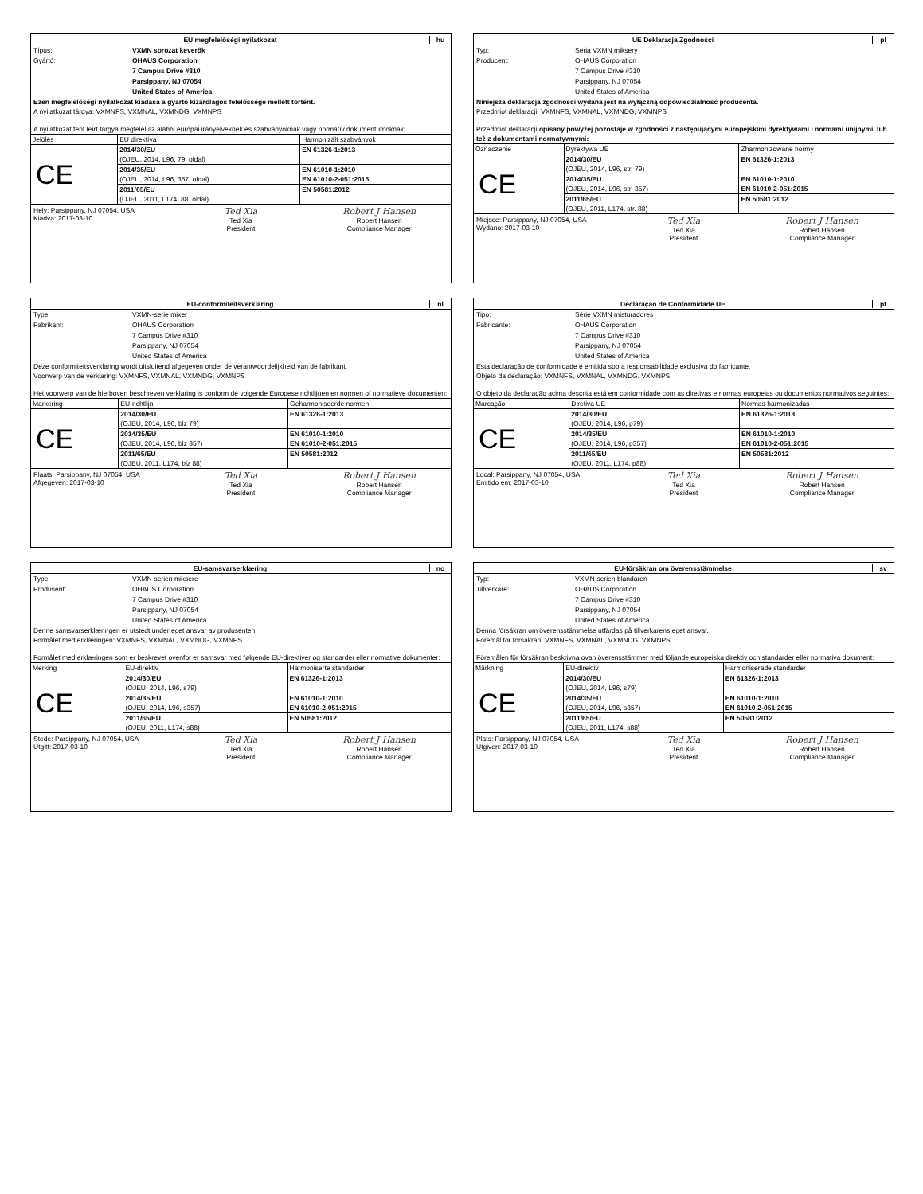EU megfelelőségi nyilatkozat hu
Típus: VXMN sorozat keverők
Gyártó: OHAUS Corporation
7 Campus Drive #310
Parsippany, NJ 07054
United States of America
Ezen megfelelőségi nyilatkozat kiadása a gyártó kizárólagos felelőssége mellett történt.
A nyilatkozat tárgya: VXMNFS, VXMNAL, VXMNDG, VXMNPS
A nyilatkozat fent leírt tárgya megfelel az alábbi európai irányelveknek és szabványoknak vagy normatív dokumentumoknak:
| Jelölés | EU direktíva | Harmonizált szabványok |
| --- | --- | --- |
| CE | 2014/30/EU (OJEU, 2014, L96, 79. oldal) | EN 61326-1:2013 |
| | 2014/35/EU (OJEU, 2014, L96, 357. oldal) | EN 61010-1:2010 EN 61010-2-051:2015 |
| | 2011/65/EU (OJEU, 2011, L174, 88. oldal) | EN 50581:2012 |
Hely: Parsippany, NJ 07054, USA
Kiadva: 2017-03-10
Ted Xia
Ted Xia
President
Robert J Hansen
Robert Hansen
Compliance Manager
UE Deklaracja Zgodności pl
Typ: Seria VXMN miksery
Producent: OHAUS Corporation
7 Campus Drive #310
Parsippany, NJ 07054
United States of America
Niniejsza deklaracja zgodności wydana jest na wyłączną odpowiedzialność producenta.
Przedmiot deklaracji: VXMNFS, VXMNAL, VXMNDG, VXMNPS
Przedmiot deklaracji opisany powyżej pozostaje w zgodności z następującymi europejskimi dyrektywami i normami unijnymi, lub też z dokumentami normatywnymi:
| Oznaczenie | Dyrektywa UE | Zharmonizowane normy |
| --- | --- | --- |
| CE | 2014/30/EU (OJEU, 2014, L96, str. 79) | EN 61326-1:2013 |
| | 2014/35/EU (OJEU, 2014, L96, str. 357) | EN 61010-1:2010 EN 61010-2-051:2015 |
| | 2011/65/EU (OJEU, 2011, L174, str. 88) | EN 50581:2012 |
Miejsce: Parsippany, NJ 07054, USA
Wydano: 2017-03-10
Ted Xia
Ted Xia
President
Robert J Hansen
Robert Hansen
Compliance Manager
EU-conformiteitsverklaring nl
Type: VXMN-serie mixer
Fabrikant: OHAUS Corporation
7 Campus Drive #310
Parsippany, NJ 07054
United States of America
Deze conformiteitsverklaring wordt uitsluitend afgegeven onder de verantwoordelijkheid van de fabrikant.
Voorwerp van de verklaring: VXMNFS, VXMNAL, VXMNDG, VXMNPS
Het voorwerp van de hierboven beschreven verklaring is conform de volgende Europese richtlijnen en normen of normatieve documenten:
| Markering | EU-richtlijn | Geharmoniseerde normen |
| --- | --- | --- |
| CE | 2014/30/EU (OJEU, 2014, L96, blz 79) | EN 61326-1:2013 |
| | 2014/35/EU (OJEU, 2014, L96, blz 357) | EN 61010-1:2010 EN 61010-2-051:2015 |
| | 2011/65/EU (OJEU, 2011, L174, blz 88) | EN 50581:2012 |
Plaats: Parsippany, NJ 07054, USA
Afgegeven: 2017-03-10
Ted Xia
Ted Xia
President
Robert J Hansen
Robert Hansen
Compliance Manager
Declaração de Conformidade UE pt
Tipo: Série VXMN misturadores
Fabricante: OHAUS Corporation
7 Campus Drive #310
Parsippany, NJ 07054
United States of America
Esta declaração de conformidade é emitida sob a responsabilidade exclusiva do fabricante.
Objeto da declaração: VXMNFS, VXMNAL, VXMNDG, VXMNPS
O objeto da declaração acima descrita está em conformidade com as diretivas e normas europeias ou documentos normativos seguintes:
| Marcação | Diretiva UE | Normas harmonizadas |
| --- | --- | --- |
| CE | 2014/30/EU (OJEU, 2014, L96, p79) | EN 61326-1:2013 |
| | 2014/35/EU (OJEU, 2014, L96, p357) | EN 61010-1:2010 EN 61010-2-051:2015 |
| | 2011/65/EU (OJEU, 2011, L174, p88) | EN 50581:2012 |
Local: Parsippany, NJ 07054, USA
Emitido em: 2017-03-10
Ted Xia
Ted Xia
President
Robert J Hansen
Robert Hansen
Compliance Manager
EU-samsvarserklæring no
Type: VXMN-serien miksere
Produsent: OHAUS Corporation
7 Campus Drive #310
Parsippany, NJ 07054
United States of America
Denne samsvarserklæringen er utstedt under eget ansvar av produsenten.
Formålet med erklæringen: VXMNFS, VXMNAL, VXMNDG, VXMNPS
Formålet med erklæringen som er beskrevet ovenfor er samsvar med følgende EU-direktiver og standarder eller normative dokumenter:
| Merking | EU-direktiv | Harmoniserte standarder |
| --- | --- | --- |
| CE | 2014/30/EU (OJEU, 2014, L96, s79) | EN 61326-1:2013 |
| | 2014/35/EU (OJEU, 2014, L96, s357) | EN 61010-1:2010 EN 61010-2-051:2015 |
| | 2011/65/EU (OJEU, 2011, L174, s88) | EN 50581:2012 |
Stede: Parsippany, NJ 07054, USA
Utgitt: 2017-03-10
Ted Xia
Ted Xia
President
Robert J Hansen
Robert Hansen
Compliance Manager
EU-försäkran om överensstämmelse sv
Typ: VXMN-serien blandaren
Tillverkare: OHAUS Corporation
7 Campus Drive #310
Parsippany, NJ 07054
United States of America
Denna försäkran om överensstämmelse utfärdas på tillverkarens eget ansvar.
Föremål för försäkran: VXMNFS, VXMNAL, VXMNDG, VXMNPS
Föremålen för försäkran beskrivna ovan överensstämmer med följande europeiska direktiv och standarder eller normativa dokument:
| Märkning | EU-direktiv | Harmoniserade standarder |
| --- | --- | --- |
| CE | 2014/30/EU (OJEU, 2014, L96, s79) | EN 61326-1:2013 |
| | 2014/35/EU (OJEU, 2014, L96, s357) | EN 61010-1:2010 EN 61010-2-051:2015 |
| | 2011/65/EU (OJEU, 2011, L174, s88) | EN 50581:2012 |
Plats: Parsippany, NJ 07054, USA
Utgiven: 2017-03-10
Ted Xia
Ted Xia
President
Robert J Hansen
Robert Hansen
Compliance Manager